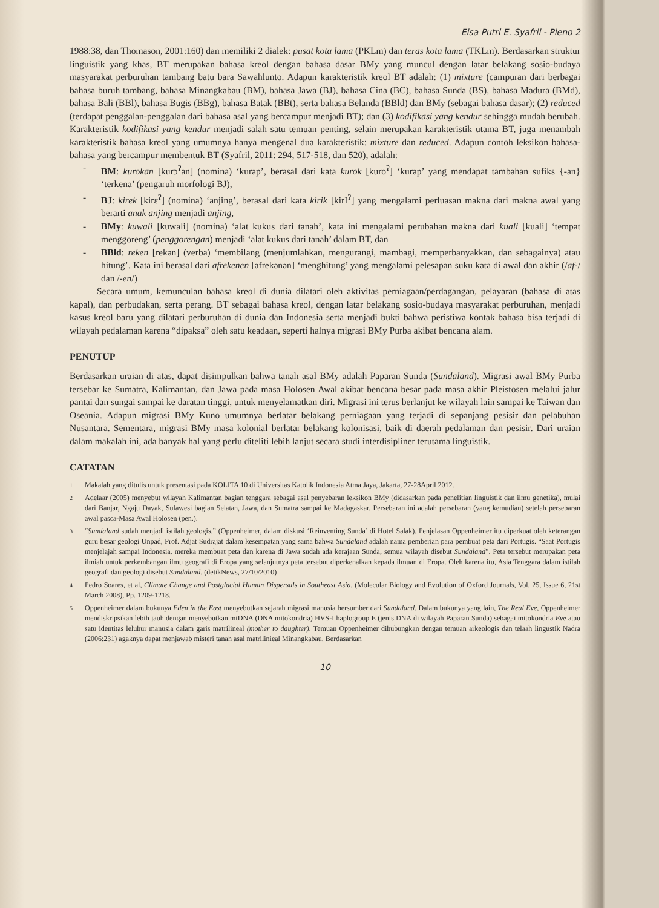Elsa Putri E. Syafril - Pleno 2
1988:38, dan Thomason, 2001:160) dan memiliki 2 dialek: pusat kota lama (PKLm) dan teras kota lama (TKLm). Berdasarkan struktur linguistik yang khas, BT merupakan bahasa kreol dengan bahasa dasar BMy yang muncul dengan latar belakang sosio-budaya masyarakat perburuhan tambang batu bara Sawahlunto. Adapun karakteristik kreol BT adalah: (1) mixture (campuran dari berbagai bahasa buruh tambang, bahasa Minangkabau (BM), bahasa Jawa (BJ), bahasa Cina (BC), bahasa Sunda (BS), bahasa Madura (BMd), bahasa Bali (BBl), bahasa Bugis (BBg), bahasa Batak (BBt), serta bahasa Belanda (BBld) dan BMy (sebagai bahasa dasar); (2) reduced (terdapat penggalan-penggalan dari bahasa asal yang bercampur menjadi BT); dan (3) kodifikasi yang kendur sehingga mudah berubah. Karakteristik kodifikasi yang kendur menjadi salah satu temuan penting, selain merupakan karakteristik utama BT, juga menambah karakteristik bahasa kreol yang umumnya hanya mengenal dua karakteristik: mixture dan reduced. Adapun contoh leksikon bahasa-bahasa yang bercampur membentuk BT (Syafril, 2011: 294, 517-518, dan 520), adalah:
- BM: kurokan [kurɔ<sup>ʔ</sup>an] (nomina) ‘kurap’, berasal dari kata kurok [kuro<sup>ʔ</sup>] ‘kurap’ yang mendapat tambahan sufiks {-an} ‘terkena’ (pengaruh morfologi BJ),
- BJ: kirek [kirɛ<sup>ʔ</sup>] (nomina) ‘anjing’, berasal dari kata kirik [kirI<sup>ʔ</sup>] yang mengalami perluasan makna dari makna awal yang berarti anak anjing menjadi anjing,
- BMy: kuwali [kuwali] (nomina) ‘alat kukus dari tanah’, kata ini mengalami perubahan makna dari kuali [kuali] ‘tempat menggoreng’ (penggorengan) menjadi ‘alat kukus dari tanah’ dalam BT, dan
- BBld: reken [rekən] (verba) ‘membilang (menjumlahkan, mengurangi, mambagi, memperbanyakkan, dan sebagainya) atau hitung’. Kata ini berasal dari afrekenen [afrekənən] ‘menghitung’ yang mengalami pelesapan suku kata di awal dan akhir (/af-/ dan /-en/)
Secara umum, kemunculan bahasa kreol di dunia dilatari oleh aktivitas perniagaan/perdagangan, pelayaran (bahasa di atas kapal), dan perbudakan, serta perang. BT sebagai bahasa kreol, dengan latar belakang sosio-budaya masyarakat perburuhan, menjadi kasus kreol baru yang dilatari perburuhan di dunia dan Indonesia serta menjadi bukti bahwa peristiwa kontak bahasa bisa terjadi di wilayah pedalaman karena “dipaksa” oleh satu keadaan, seperti halnya migrasi BMy Purba akibat bencana alam.
PENUTUP
Berdasarkan uraian di atas, dapat disimpulkan bahwa tanah asal BMy adalah Paparan Sunda (Sundaland). Migrasi awal BMy Purba tersebar ke Sumatra, Kalimantan, dan Jawa pada masa Holosen Awal akibat bencana besar pada masa akhir Pleistosen melalui jalur pantai dan sungai sampai ke daratan tinggi, untuk menyelamatkan diri. Migrasi ini terus berlanjut ke wilayah lain sampai ke Taiwan dan Oseania. Adapun migrasi BMy Kuno umumnya berlatar belakang perniagaan yang terjadi di sepanjang pesisir dan pelabuhan Nusantara. Sementara, migrasi BMy masa kolonial berlatar belakang kolonisasi, baik di daerah pedalaman dan pesisir. Dari uraian dalam makalah ini, ada banyak hal yang perlu diteliti lebih lanjut secara studi interdisipliner terutama linguistik.
CATATAN
<sup>1</sup> Makalah yang ditulis untuk presentasi pada KOLITA 10 di Universitas Katolik Indonesia Atma Jaya, Jakarta, 27-28April 2012.
<sup>2</sup> Adelaar (2005) menyebut wilayah Kalimantan bagian tenggara sebagai asal penyebaran leksikon BMy (didasarkan pada penelitian linguistik dan ilmu genetika), mulai dari Banjar, Ngaju Dayak, Sulawesi bagian Selatan, Jawa, dan Sumatra sampai ke Madagaskar. Persebaran ini adalah persebaran (yang kemudian) setelah persebaran awal pasca-Masa Awal Holosen (pen.).
<sup>3</sup> “Sundaland sudah menjadi istilah geologis.” (Oppenheimer, dalam diskusi ‘Reinventing Sunda’ di Hotel Salak). Penjelasan Oppenheimer itu diperkuat oleh keterangan guru besar geologi Unpad, Prof. Adjat Sudrajat dalam kesempatan yang sama bahwa Sundaland adalah nama pemberian para pembuat peta dari Portugis. “Saat Portugis menjelajah sampai Indonesia, mereka membuat peta dan karena di Jawa sudah ada kerajaan Sunda, semua wilayah disebut Sundaland”. Peta tersebut merupakan peta ilmiah untuk perkembangan ilmu geografi di Eropa yang selanjutnya peta tersebut diperkenalkan kepada ilmuan di Eropa. Oleh karena itu, Asia Tenggara dalam istilah geografi dan geologi disebut Sundaland. (detikNews, 27/10/2010)
<sup>4</sup> Pedro Soares, et al, Climate Change and Postglacial Human Dispersals in Southeast Asia, (Molecular Biology and Evolution of Oxford Journals, Vol. 25, Issue 6, 21st March 2008), Pp. 1209-1218.
<sup>5</sup> Oppenheimer dalam bukunya Eden in the East menyebutkan sejarah migrasi manusia bersumber dari Sundaland. Dalam bukunya yang lain, The Real Eve, Oppenheimer mendiskripsikan lebih jauh dengan menyebutkan mtDNA (DNA mitokondria) HVS-I haplogroup E (jenis DNA di wilayah Paparan Sunda) sebagai mitokondria Eve atau satu identitas leluhur manusia dalam garis matrilineal (mother to daughter). Temuan Oppenheimer dihubungkan dengan temuan arkeologis dan telaah lingustik Nadra (2006:231) agaknya dapat menjawab misteri tanah asal matrilinieal Minangkabau. Berdasarkan
10